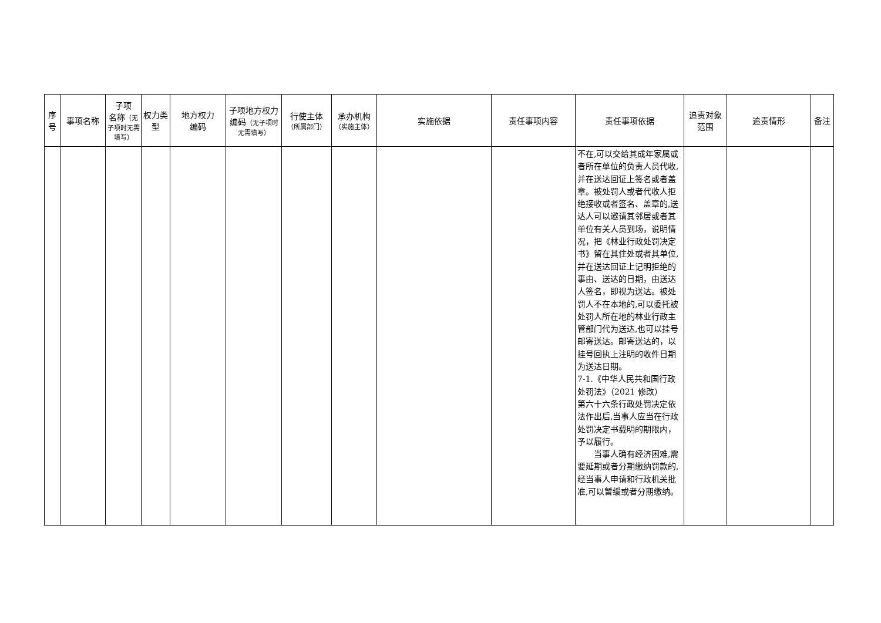| 序号 | 事项名称 | 子项 名称 （无子项时无需填写） | 权力类型 | 地方权力 编码 | 子项地方权力编码 （无子项时无需填写） | 行使主体 （所属部门） | 承办机构 （实施主体） | 实施依据 | 责任事项内容 | 责任事项依据 | 追责对象 范围 | 追责情形 | 备注 |
| --- | --- | --- | --- | --- | --- | --- | --- | --- | --- | --- | --- | --- | --- |
| | | | | | | | | | | 不在,可以交给其成年家属或者所在单位的负责人员代收,并在送达回证上签名或者盖章。被处罚人或者代收人拒绝接收或者签名、盖章的,送达人可以邀请其邻居或者其单位有关人员到场，说明情况，把《林业行政处罚决定书》留在其住处或者其单位,并在送达回证上记明拒绝的事由、送达的日期，由送达人签名，即视为送达。被处罚人不在本地的,可以委托被处罚人所在地的林业行政主管部门代为送达,也可以挂号邮寄送达。邮寄送达的，以挂号回执上注明的收件日期为送达日期。 7-1.《中华人民共和国行政处罚法》（2021 修改） 第六十六条行政处罚决定依法作出后,当事人应当在行政处罚决定书载明的期限内，予以履行。 当事人确有经济困难,需要延期或者分期缴纳罚款的,经当事人申请和行政机关批准,可以暂缓或者分期缴纳。 | | | |